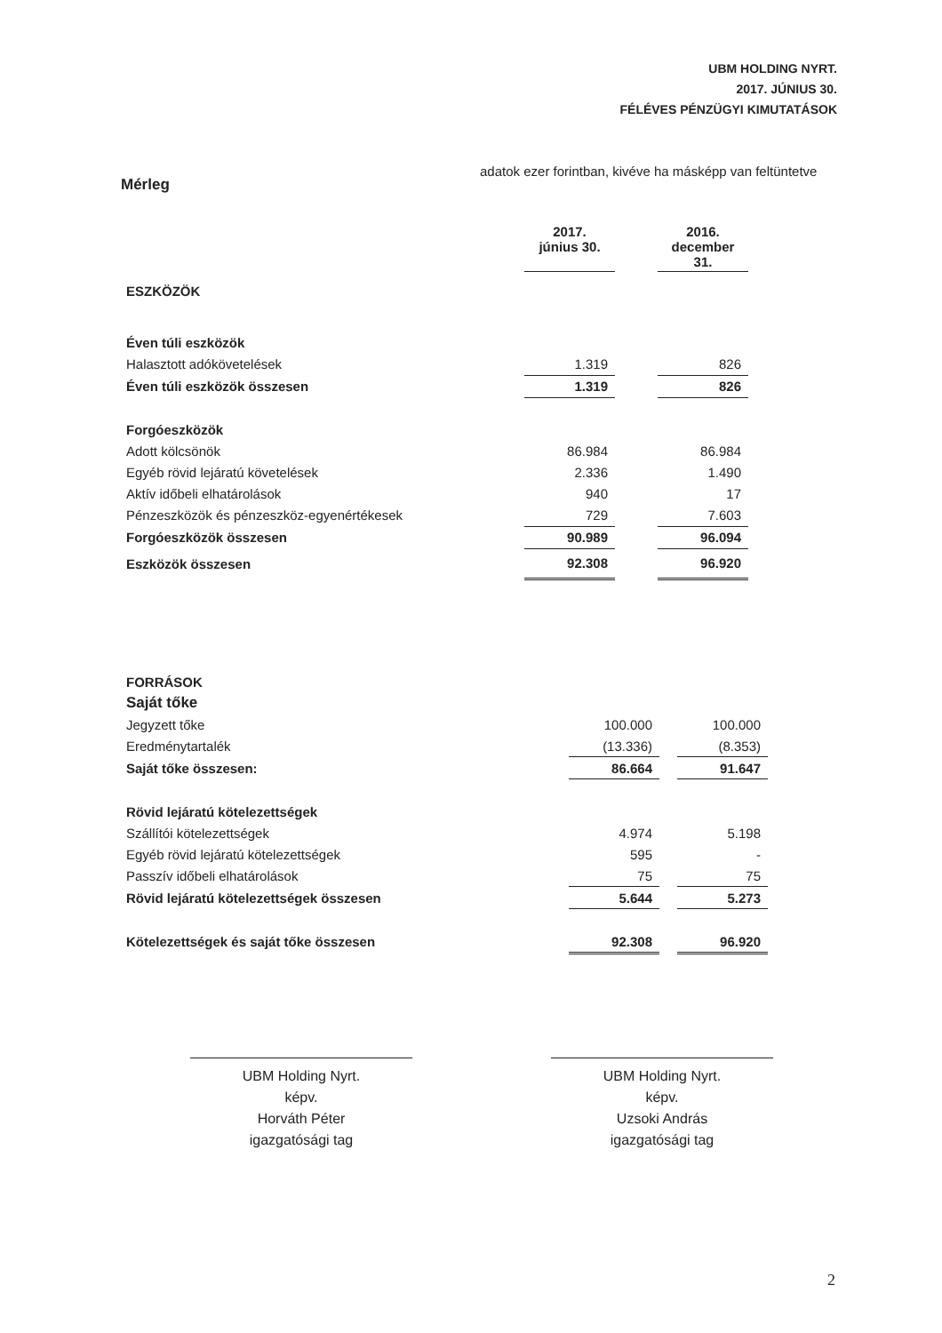UBM HOLDING NYRT.
2017. JÚNIUS 30.
FÉLÉVES PÉNZÜGYI KIMUTATÁSOK
Mérleg
adatok ezer forintban, kivéve ha másképp van feltüntetve
| | 2017. június 30. | | 2016. december 31. |
| ESZKÖZÖK | | | |
| Éven túli eszközök | | | |
| Halasztott adókövetelések | 1.319 | | 826 |
| Éven túli eszközök összesen | 1.319 | | 826 |
| Forgóeszközök | | | |
| Adott kölcsönök | 86.984 | | 86.984 |
| Egyéb rövid lejáratú követelések | 2.336 | | 1.490 |
| Aktív időbeli elhatárolások | 940 | | 17 |
| Pénzeszközök és pénzeszköz-egyenértékesek | 729 | | 7.603 |
| Forgóeszközök összesen | 90.989 | | 96.094 |
| Eszközök összesen | 92.308 | | 96.920 |
| FORRÁSOK | | | |
| Saját tőke | | | |
| Jegyzett tőke | 100.000 | | 100.000 |
| Eredménytartalék | (13.336) | | (8.353) |
| Saját tőke összesen: | 86.664 | | 91.647 |
| Rövid lejáratú kötelezettségek | | | |
| Szállítói kötelezettségek | 4.974 | | 5.198 |
| Egyéb rövid lejáratú kötelezettségek | 595 | | - |
| Passzív időbeli elhatárolások | 75 | | 75 |
| Rövid lejáratú kötelezettségek összesen | 5.644 | | 5.273 |
| Kötelezettségek és saját tőke összesen | 92.308 | | 96.920 |
UBM Holding Nyrt.
képv.
Horváth Péter
igazgatósági tag
UBM Holding Nyrt.
képv.
Uzsoki András
igazgatósági tag
2